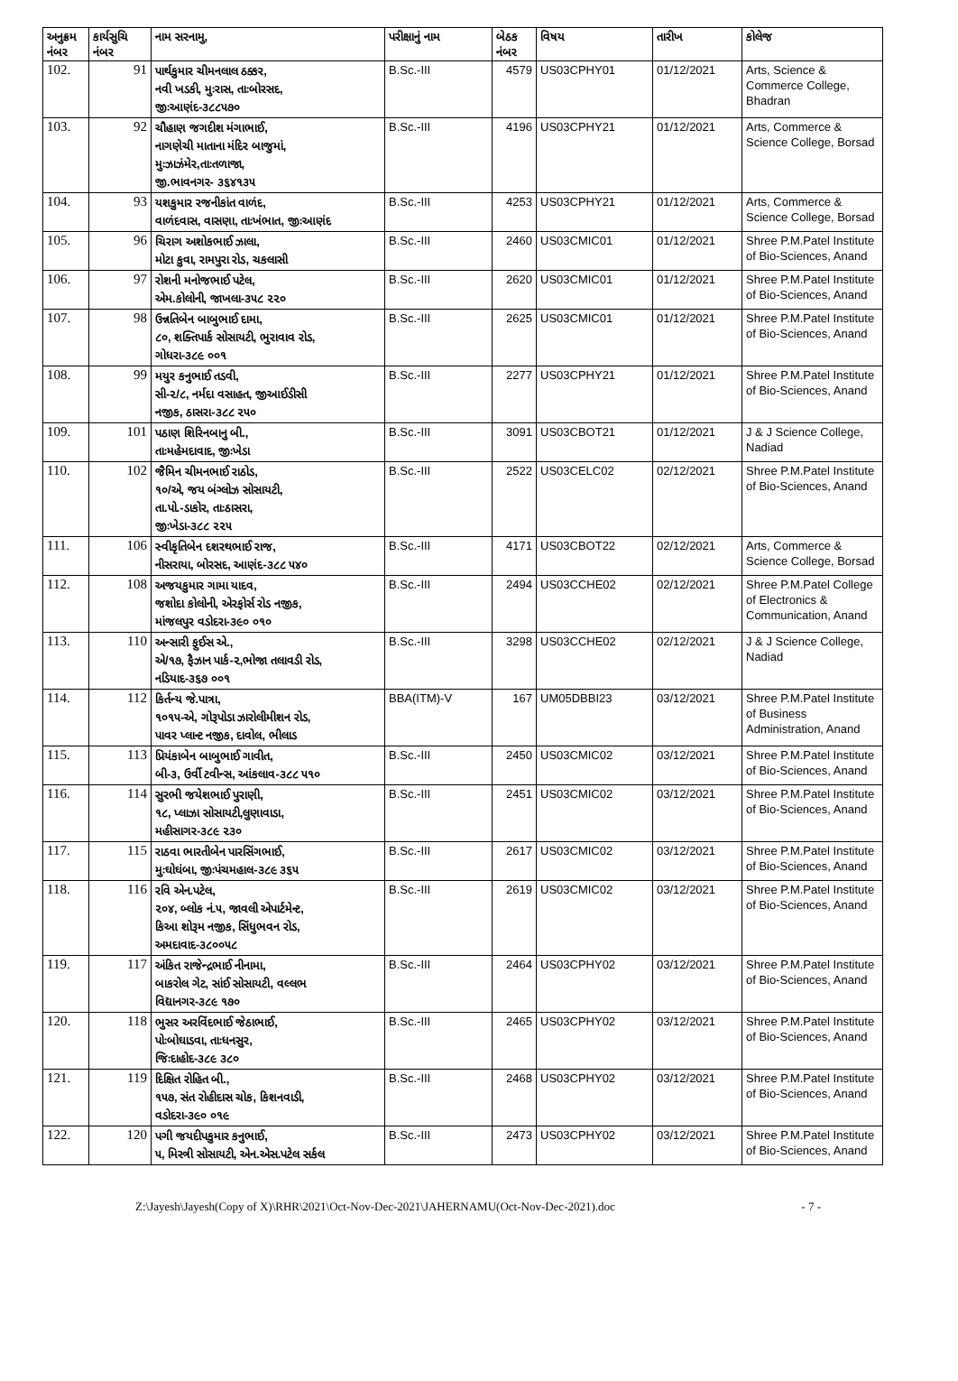| અનુક્રમ નંબર | કાર્યસુચિ નંબર | નામ સરનામુ, | પરીક્ષાનું નામ | બેઠક નંબર | વિષય | તારીખ | કોલેજ |
| --- | --- | --- | --- | --- | --- | --- | --- |
| 102. | 91 | પાર્થકુમાર ચીમનલાલ ઠક્કર, નવી ખડકી, મુઃરાસ, તાઃબોરસદ, જીઃઆણંદ-૩૮૮૫૭૦ | B.Sc.-III | 4579 | US03CPHY01 | 01/12/2021 | Arts, Science & Commerce College, Bhadran |
| 103. | 92 | ચૌહાણ જગદીશ મંગાભાઈ, નાગણેચી માતાના મંદિર બાજુમાં, મુઃઝાઝંમેર,તાઃતળાજા, જી.ભાવનગર- ૩૬૪૧૩૫ | B.Sc.-III | 4196 | US03CPHY21 | 01/12/2021 | Arts, Commerce & Science College, Borsad |
| 104. | 93 | યશકુમાર રજનીકાંત વાળંદ, વાળંદવાસ, વાસણા, તાઃખંભાત, જીઃઆણંદ | B.Sc.-III | 4253 | US03CPHY21 | 01/12/2021 | Arts, Commerce & Science College, Borsad |
| 105. | 96 | ચિરાગ અશોકભાઈ ઝાલા, મોટા કુવા, રામપુરા રોડ, ચકલાસી | B.Sc.-III | 2460 | US03CMIC01 | 01/12/2021 | Shree P.M.Patel Institute of Bio-Sciences, Anand |
| 106. | 97 | રોશની મનોજભાઈ પટેલ, એમ.કોલોની, જાખલા-૩૫૮ ૨૨૦ | B.Sc.-III | 2620 | US03CMIC01 | 01/12/2021 | Shree P.M.Patel Institute of Bio-Sciences, Anand |
| 107. | 98 | ઉન્નતિબેન બાબુભાઈ દામા, ૮૦, શક્તિપાર્ક સોસાયટી, ભુરાવાવ રોડ, ગોધરા-૩૮૯ ૦૦૧ | B.Sc.-III | 2625 | US03CMIC01 | 01/12/2021 | Shree P.M.Patel Institute of Bio-Sciences, Anand |
| 108. | 99 | મયુર કનુભાઈ તડવી, સી-૨/૮, નર્મદા વસાહત, જીઆઈડીસી નજીક, ઠાસરા-૩૮૮ ૨૫૦ | B.Sc.-III | 2277 | US03CPHY21 | 01/12/2021 | Shree P.M.Patel Institute of Bio-Sciences, Anand |
| 109. | 101 | પઠાણ શિરિનબાનુ બી., તાઃમહેમદાવાદ, જીઃખેડા | B.Sc.-III | 3091 | US03CBOT21 | 01/12/2021 | J & J Science College, Nadiad |
| 110. | 102 | જૈમિન ચીમનભાઈ રાઠોડ, ૧૦/એ, જય બંગ્લોઝ સોસાયટી, તા.પો.-ડાકોર, તાઃઠાસરા, જીઃખેડા-૩૮૮ ૨૨૫ | B.Sc.-III | 2522 | US03CELC02 | 02/12/2021 | Shree P.M.Patel Institute of Bio-Sciences, Anand |
| 111. | 106 | સ્વીકૃતિબેન દશરથભાઈ રાજ, નીસરાયા, બોરસદ, આણંદ-૩૮૮ ૫૪૦ | B.Sc.-III | 4171 | US03CBOT22 | 02/12/2021 | Arts, Commerce & Science College, Borsad |
| 112. | 108 | અજયકુમાર ગામા યાદવ, જશોદા કોલોની, એરફોર્સ રોડ નજીક, માંજલપુર વડોદરા-૩૯૦ ૦૧૦ | B.Sc.-III | 2494 | US03CCHE02 | 02/12/2021 | Shree P.M.Patel College of Electronics & Communication, Anand |
| 113. | 110 | અન્સારી ફુઈસ એ., એ/૧૭, ફૈઝાન પાર્ક-૨,ભોજા તલાવડી રોડ, નડિયાદ-૩૬૭ ૦૦૧ | B.Sc.-III | 3298 | US03CCHE02 | 02/12/2021 | J & J Science College, Nadiad |
| 114. | 112 | કિર્તન્ય જે.પાત્રા, ૧૦૧૫-એ, ગોરૂપોડા ઝારોલીમીશન રોડ, પાવર પ્લાન્ટ નજીક, દાવોલ, ભીલાડ | BBA(ITM)-V | 167 | UM05DBBI23 | 03/12/2021 | Shree P.M.Patel Institute of Business Administration, Anand |
| 115. | 113 | પ્રિયંકાબેન બાબુભાઈ ગાવીત, બી-૩, ઉર્વી ટવીન્સ, આંકલાવ-૩૮૮ ૫૧૦ | B.Sc.-III | 2450 | US03CMIC02 | 03/12/2021 | Shree P.M.Patel Institute of Bio-Sciences, Anand |
| 116. | 114 | સુરભી જયેશભાઈ પુરાણી, ૧૮, પ્લાઝા સોસાયટી,લુણાવાડા, મહીસાગર-૩૮૯ ૨૩૦ | B.Sc.-III | 2451 | US03CMIC02 | 03/12/2021 | Shree P.M.Patel Institute of Bio-Sciences, Anand |
| 117. | 115 | રાઠવા ભારતીબેન પારસિંગભાઈ, મુઃઘોઘંબા, જીઃપંચમહાલ-૩૮૯ ૩૬૫ | B.Sc.-III | 2617 | US03CMIC02 | 03/12/2021 | Shree P.M.Patel Institute of Bio-Sciences, Anand |
| 118. | 116 | રવિ એન.પટેલ, ૨૦૪, બ્લોક નં.૫, જાવલી એપાર્ટમેન્ટ, કિઆ શોરૂમ નજીક, સિંધુભવન રોડ, અમદાવાદ-૩૮૦૦૫૮ | B.Sc.-III | 2619 | US03CMIC02 | 03/12/2021 | Shree P.M.Patel Institute of Bio-Sciences, Anand |
| 119. | 117 | અંકિત રાજેન્દ્રભાઈ નીનામા, બાકરોલ ગેટ, સાંઈ સોસાયટી, વલ્લભ વિદ્યાનગર-૩૮૯ ૧૭૦ | B.Sc.-III | 2464 | US03CPHY02 | 03/12/2021 | Shree P.M.Patel Institute of Bio-Sciences, Anand |
| 120. | 118 | ભુસર અરવિંદભાઈ જેઠાભાઈ, પોઃબોઘાડવા, તાઃધનસુર, જિઃદાહોદ-૩૮૯ ૩૮૦ | B.Sc.-III | 2465 | US03CPHY02 | 03/12/2021 | Shree P.M.Patel Institute of Bio-Sciences, Anand |
| 121. | 119 | દિક્ષિત રોહિત બી., ૧૫૭, સંત રોહીદાસ ચોક, કિશનવાડી, વડોદરા-૩૯૦ ૦૧૯ | B.Sc.-III | 2468 | US03CPHY02 | 03/12/2021 | Shree P.M.Patel Institute of Bio-Sciences, Anand |
| 122. | 120 | પગી જયદીપકુમાર કનુભાઈ, ૫, મિસ્ત્રી સોસાયટી, એન.એસ.પટેલ સર્કલ | B.Sc.-III | 2473 | US03CPHY02 | 03/12/2021 | Shree P.M.Patel Institute of Bio-Sciences, Anand |
Z:\Jayesh\Jayesh(Copy of X)\RHR\2021\Oct-Nov-Dec-2021\JAHERNAMU(Oct-Nov-Dec-2021).doc - 7 -